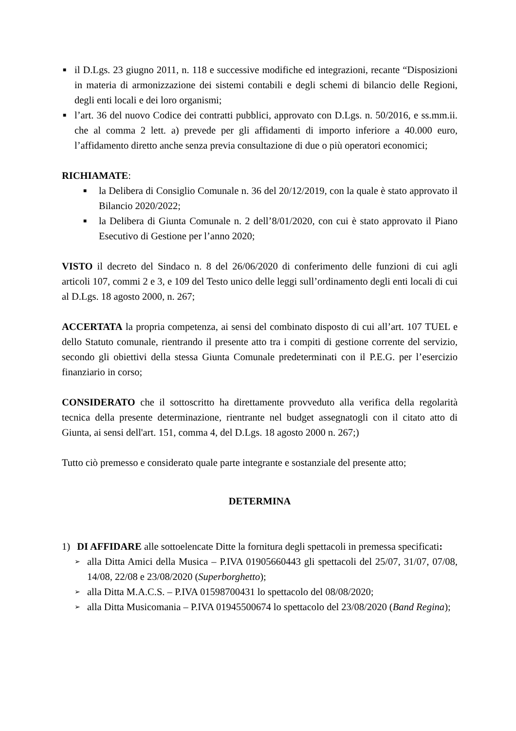■ il D.Lgs. 23 giugno 2011, n. 118 e successive modifiche ed integrazioni, recante “Disposizioni in materia di armonizzazione dei sistemi contabili e degli schemi di bilancio delle Regioni, degli enti locali e dei loro organismi;
■ l’art. 36 del nuovo Codice dei contratti pubblici, approvato con D.Lgs. n. 50/2016, e ss.mm.ii. che al comma 2 lett. a) prevede per gli affidamenti di importo inferiore a 40.000 euro, l’affidamento diretto anche senza previa consultazione di due o più operatori economici;
RICHIAMATE:
■ la Delibera di Consiglio Comunale n. 36 del 20/12/2019, con la quale è stato approvato il Bilancio 2020/2022;
■ la Delibera di Giunta Comunale n. 2 dell’8/01/2020, con cui è stato approvato il Piano Esecutivo di Gestione per l’anno 2020;
VISTO il decreto del Sindaco n. 8 del 26/06/2020 di conferimento delle funzioni di cui agli articoli 107, commi 2 e 3, e 109 del Testo unico delle leggi sull’ordinamento degli enti locali di cui al D.Lgs. 18 agosto 2000, n. 267;
ACCERTATA la propria competenza, ai sensi del combinato disposto di cui all’art. 107 TUEL e dello Statuto comunale, rientrando il presente atto tra i compiti di gestione corrente del servizio, secondo gli obiettivi della stessa Giunta Comunale predeterminati con il P.E.G. per l’esercizio finanziario in corso;
CONSIDERATO che il sottoscritto ha direttamente provveduto alla verifica della regolarità tecnica della presente determinazione, rientrante nel budget assegnatogli con il citato atto di Giunta, ai sensi dell'art. 151, comma 4, del D.Lgs. 18 agosto 2000 n. 267;)
Tutto ciò premesso e considerato quale parte integrante e sostanziale del presente atto;
DETERMINA
1) DI AFFIDARE alle sottoelencate Ditte la fornitura degli spettacoli in premessa specificati:
➢ alla Ditta Amici della Musica – P.IVA 01905660443 gli spettacoli del 25/07, 31/07, 07/08, 14/08, 22/08 e 23/08/2020 (Superborghetto);
➢ alla Ditta M.A.C.S. – P.IVA 01598700431 lo spettacolo del 08/08/2020;
➢ alla Ditta Musicomania – P.IVA 01945500674 lo spettacolo del 23/08/2020 (Band Regina);